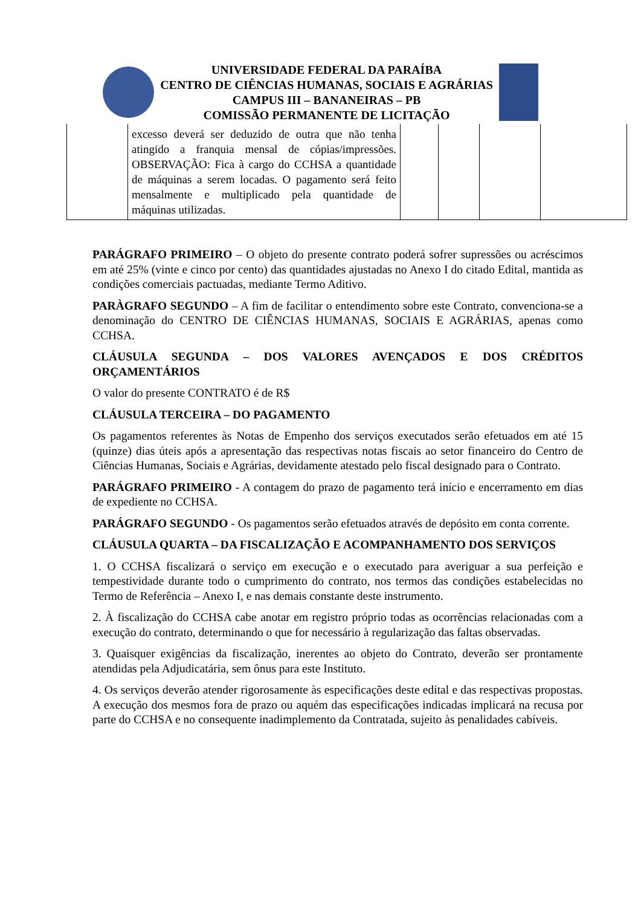UNIVERSIDADE FEDERAL DA PARAÍBA
CENTRO DE CIÊNCIAS HUMANAS, SOCIAIS E AGRÁRIAS
CAMPUS III – BANANEIRAS – PB
COMISSÃO PERMANENTE DE LICITAÇÃO
| | excesso deverá ser deduzido de outra que não tenha atingido a franquia mensal de cópias/impressões. OBSERVAÇÃO: Fica à cargo do CCHSA a quantidade de máquinas a serem locadas. O pagamento será feito mensalmente e multiplicado pela quantidade de máquinas utilizadas. | | | | |
PARÁGRAFO PRIMEIRO – O objeto do presente contrato poderá sofrer supressões ou acréscimos em até 25% (vinte e cinco por cento) das quantidades ajustadas no Anexo I do citado Edital, mantida as condições comerciais pactuadas, mediante Termo Aditivo.
PARÀGRAFO SEGUNDO – A fim de facilitar o entendimento sobre este Contrato, convenciona-se a denominação do CENTRO DE CIÊNCIAS HUMANAS, SOCIAIS E AGRÁRIAS, apenas como CCHSA.
CLÁUSULA SEGUNDA – DOS VALORES AVENÇADOS E DOS CRÉDITOS ORÇAMENTÁRIOS
O valor do presente CONTRATO é de R$
CLÁUSULA TERCEIRA – DO PAGAMENTO
Os pagamentos referentes às Notas de Empenho dos serviços executados serão efetuados em até 15 (quinze) dias úteis após a apresentação das respectivas notas fiscais ao setor financeiro do Centro de Ciências Humanas, Sociais e Agrárias, devidamente atestado pelo fiscal designado para o Contrato.
PARÁGRAFO PRIMEIRO - A contagem do prazo de pagamento terá início e encerramento em dias de expediente no CCHSA.
PARÁGRAFO SEGUNDO - Os pagamentos serão efetuados através de depósito em conta corrente.
CLÁUSULA QUARTA – DA FISCALIZAÇÃO E ACOMPANHAMENTO DOS SERVIÇOS
1. O CCHSA fiscalizará o serviço em execução e o executado para averiguar a sua perfeição e tempestividade durante todo o cumprimento do contrato, nos termos das condições estabelecidas no Termo de Referência – Anexo I, e nas demais constante deste instrumento.
2. À fiscalização do CCHSA cabe anotar em registro próprio todas as ocorrências relacionadas com a execução do contrato, determinando o que for necessário à regularização das faltas observadas.
3. Quaisquer exigências da fiscalização, inerentes ao objeto do Contrato, deverão ser prontamente atendidas pela Adjudicatária, sem ônus para este Instituto.
4. Os serviços deverão atender rigorosamente às especificações deste edital e das respectivas propostas. A execução dos mesmos fora de prazo ou aquém das especificações indicadas implicará na recusa por parte do CCHSA e no consequente inadimplemento da Contratada, sujeito às penalidades cabíveis.